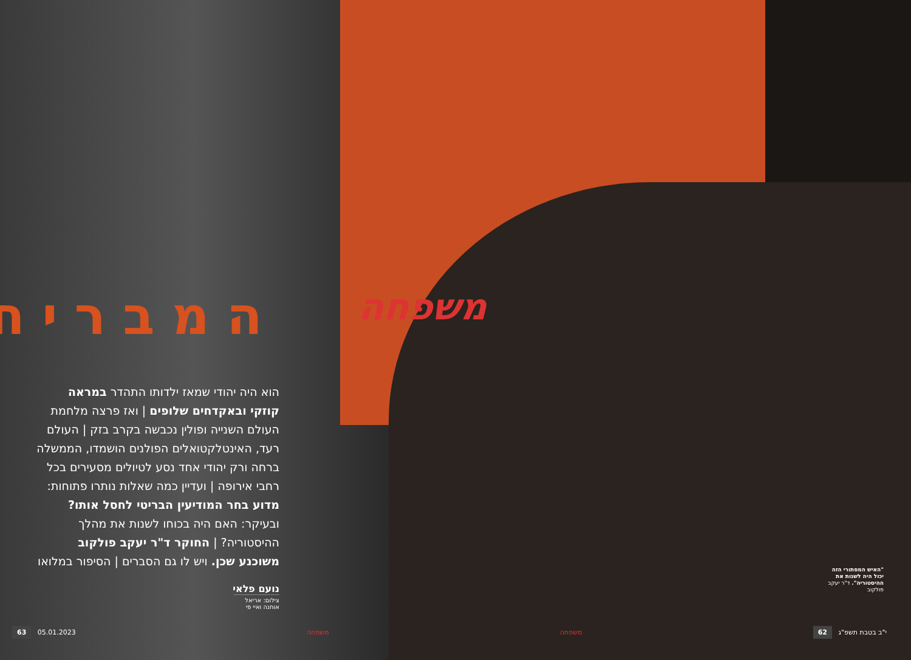המבריח
הוא היה יהודי שמאז ילדותו התהדר במראה קוזקי ובאקדחים שלופים | ואז פרצה מלחמת העולם השנייה ופולין נכבשה בקרב בזק | העולם רעד, האינטלקטואלים הפולנים הושמדו, הממשלה ברחה ורק יהודי אחד נסע לטיולים מסעירים בכל רחבי אירופה | ועדיין כמה שאלות נותרו פתוחות: מדוע בחר המודיעין הבריטי לחסל אותו? ובעיקר: האם היה בכוחו לשנות את מהלך ההיסטוריה? | החוקר ד"ר יעקב פולקוב משוכנע שכן. ויש לו גם הסברים | הסיפור במלואו
נועם פלאי
צילום: אריאל אוחנה ואיי פי
משפחה
"האיש המסתורי הזה יכול היה לשנות את ההיסטוריה". ד"ר יעקב פולקוב
63 05.01.2023 משפחה משפחה י"ב בטבת תשפ"ג 62